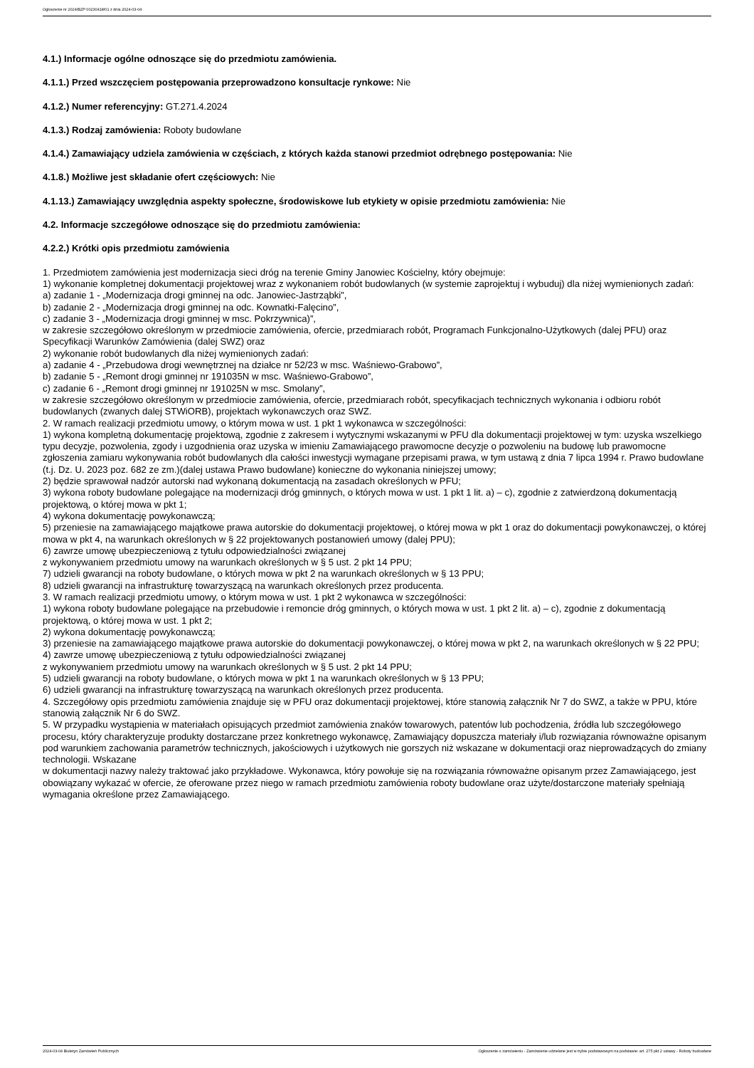Ogłoszenie nr 2024/BZP 00230418/01 z dnia 2024-03-04
4.1.) Informacje ogólne odnoszące się do przedmiotu zamówienia.
4.1.1.) Przed wszczęciem postępowania przeprowadzono konsultacje rynkowe: Nie
4.1.2.) Numer referencyjny: GT.271.4.2024
4.1.3.) Rodzaj zamówienia: Roboty budowlane
4.1.4.) Zamawiający udziela zamówienia w częściach, z których każda stanowi przedmiot odrębnego postępowania: Nie
4.1.8.) Możliwe jest składanie ofert częściowych: Nie
4.1.13.) Zamawiający uwzględnia aspekty społeczne, środowiskowe lub etykiety w opisie przedmiotu zamówienia: Nie
4.2. Informacje szczegółowe odnoszące się do przedmiotu zamówienia:
4.2.2.) Krótki opis przedmiotu zamówienia
1. Przedmiotem zamówienia jest modernizacja sieci dróg na terenie Gminy Janowiec Kościelny, który obejmuje:
1) wykonanie kompletnej dokumentacji projektowej wraz z wykonaniem robót budowlanych (w systemie zaprojektuj i wybuduj) dla niżej wymienionych zadań:
a) zadanie 1 - „Modernizacja drogi gminnej na odc. Janowiec-Jastrząbki”,
b) zadanie 2 - „Modernizacja drogi gminnej na odc. Kownatki-Falęcino”,
c) zadanie 3 - „Modernizacja drogi gminnej w msc. Pokrzywnica)”,
w zakresie szczegółowo określonym w przedmiocie zamówienia, ofercie, przedmiarach robót, Programach Funkcjonalno-Użytkowych (dalej PFU) oraz Specyfikacji Warunków Zamówienia (dalej SWZ) oraz
2) wykonanie robót budowlanych dla niżej wymienionych zadań:
a) zadanie 4 - „Przebudowa drogi wewnętrznej na działce nr 52/23 w msc. Waśniewo-Grabowo”,
b) zadanie 5 - „Remont drogi gminnej nr 191035N w msc. Waśniewo-Grabowo”,
c) zadanie 6 - „Remont drogi gminnej nr 191025N w msc. Smolany”,
w zakresie szczegółowo określonym w przedmiocie zamówienia, ofercie, przedmiarach robót, specyfikacjach technicznych wykonania i odbioru robót budowlanych (zwanych dalej STWiORB), projektach wykonawczych oraz SWZ.
2. W ramach realizacji przedmiotu umowy, o którym mowa w ust. 1 pkt 1 wykonawca w szczególności:
1) wykona kompletną dokumentację projektową, zgodnie z zakresem i wytycznymi wskazanymi w PFU dla dokumentacji projektowej w tym: uzyska wszelkiego typu decyzje, pozwolenia, zgody i uzgodnienia oraz uzyska w imieniu Zamawiającego prawomocne decyzje o pozwoleniu na budowę lub prawomocne zgłoszenia zamiaru wykonywania robót budowlanych dla całości inwestycji wymagane przepisami prawa, w tym ustawą z dnia 7 lipca 1994 r. Prawo budowlane (t.j. Dz. U. 2023 poz. 682 ze zm.)(dalej ustawa Prawo budowlane) konieczne do wykonania niniejszej umowy;
2) będzie sprawował nadzór autorski nad wykonaną dokumentacją na zasadach określonych w PFU;
3) wykona roboty budowlane polegające na modernizacji dróg gminnych, o których mowa w ust. 1 pkt 1 lit. a) – c), zgodnie z zatwierdzoną dokumentacją projektową, o której mowa w pkt 1;
4) wykona dokumentację powykonawczą;
5) przeniesie na zamawiającego majątkowe prawa autorskie do dokumentacji projektowej, o której mowa w pkt 1 oraz do dokumentacji powykonawczej, o której mowa w pkt 4, na warunkach określonych w § 22 projektowanych postanowień umowy (dalej PPU);
6) zawrze umowę ubezpieczeniową z tytułu odpowiedzialności związanej
z wykonywaniem przedmiotu umowy na warunkach określonych w § 5 ust. 2 pkt 14 PPU;
7) udzieli gwarancji na roboty budowlane, o których mowa w pkt 2 na warunkach określonych w § 13 PPU;
8) udzieli gwarancji na infrastrukturę towarzyszącą na warunkach określonych przez producenta.
3. W ramach realizacji przedmiotu umowy, o którym mowa w ust. 1 pkt 2 wykonawca w szczególności:
1) wykona roboty budowlane polegające na przebudowie i remoncie dróg gminnych, o których mowa w ust. 1 pkt 2 lit. a) – c), zgodnie z dokumentacją projektową, o której mowa w ust. 1 pkt 2;
2) wykona dokumentację powykonawczą;
3) przeniesie na zamawiającego majątkowe prawa autorskie do dokumentacji powykonawczej, o której mowa w pkt 2, na warunkach określonych w § 22 PPU;
4) zawrze umowę ubezpieczeniową z tytułu odpowiedzialności związanej
z wykonywaniem przedmiotu umowy na warunkach określonych w § 5 ust. 2 pkt 14 PPU;
5) udzieli gwarancji na roboty budowlane, o których mowa w pkt 1 na warunkach określonych w § 13 PPU;
6) udzieli gwarancji na infrastrukturę towarzyszącą na warunkach określonych przez producenta.
4. Szczegółowy opis przedmiotu zamówienia znajduje się w PFU oraz dokumentacji projektowej, które stanowią załącznik Nr 7 do SWZ, a także w PPU, które stanowią załącznik Nr 6 do SWZ.
5. W przypadku wystąpienia w materiałach opisujących przedmiot zamówienia znaków towarowych, patentów lub pochodzenia, źródła lub szczegółowego procesu, który charakteryzuje produkty dostarczane przez konkretnego wykonawcę, Zamawiający dopuszcza materiały i/lub rozwiązania równoważne opisanym pod warunkiem zachowania parametrów technicznych, jakościowych i użytkowych nie gorszych niż wskazane w dokumentacji oraz nieprowadzących do zmiany technologii. Wskazane
w dokumentacji nazwy należy traktować jako przykładowe. Wykonawca, który powołuje się na rozwiązania równoważne opisanym przez Zamawiającego, jest obowiązany wykazać w ofercie, że oferowane przez niego w ramach przedmiotu zamówienia roboty budowlane oraz użyte/dostarczone materiały spełniają wymagania określone przez Zamawiającego.
2024-03-04 Biuletyn Zamówień Publicznych Ogłoszenie o zamówieniu - Zamówienie udzielane jest w trybie podstawowym na podstawie: art. 275 pkt 2 ustawy - Roboty budowlane